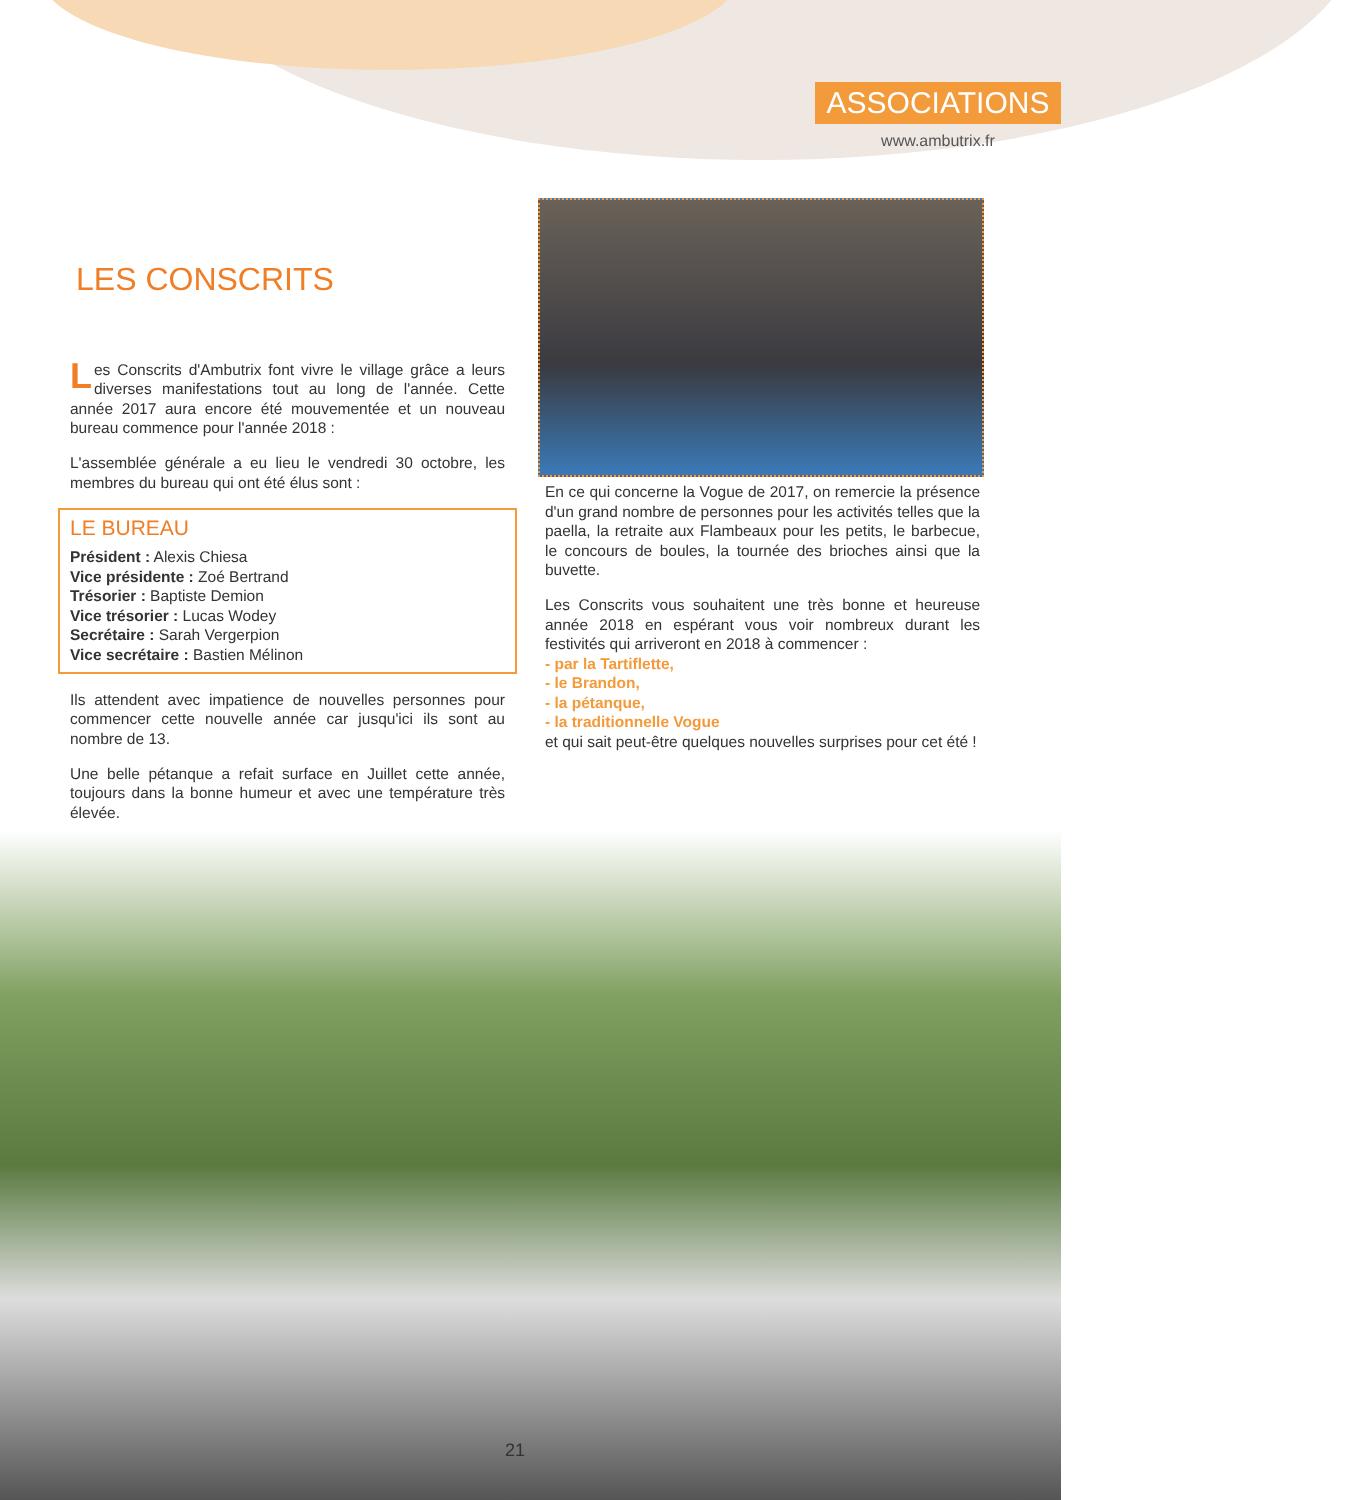ASSOCIATIONS
www.ambutrix.fr
LES CONSCRITS
Les Conscrits d'Ambutrix font vivre le village grâce a leurs diverses manifestations tout au long de l'année. Cette année 2017 aura encore été mouvementée et un nouveau bureau commence pour l'année 2018 :
L'assemblée générale a eu lieu le vendredi 30 octobre, les membres du bureau qui ont été élus sont :
LE BUREAU
Président : Alexis Chiesa
Vice présidente : Zoé Bertrand
Trésorier : Baptiste Demion
Vice trésorier : Lucas Wodey
Secrétaire : Sarah Vergerpion
Vice secrétaire : Bastien Mélinon
Ils attendent avec impatience de nouvelles personnes pour commencer cette nouvelle année car jusqu'ici ils sont au nombre de 13.
Une belle pétanque a refait surface en Juillet cette année, toujours dans la bonne humeur et avec une température très élevée.
En ce qui concerne la Vogue de 2017, on remercie la présence d'un grand nombre de personnes pour les activités telles que la paella, la retraite aux Flambeaux pour les petits, le barbecue, le concours de boules, la tournée des brioches ainsi que la buvette.
Les Conscrits vous souhaitent une très bonne et heureuse année 2018 en espérant vous voir nombreux durant les festivités qui arriveront en 2018 à commencer :
- par la Tartiflette,
- le Brandon,
- la pétanque,
- la traditionnelle Vogue
et qui sait peut-être quelques nouvelles surprises pour cet été !
21